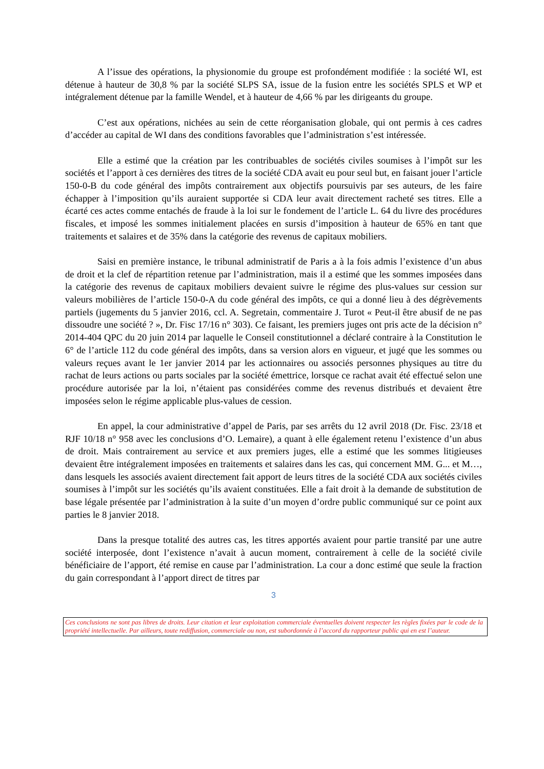A l’issue des opérations, la physionomie du groupe est profondément modifiée : la société WI, est détenue à hauteur de 30,8 % par la société SLPS SA, issue de la fusion entre les sociétés SPLS et WP et intégralement détenue par la famille Wendel, et à hauteur de 4,66 % par les dirigeants du groupe.
C’est aux opérations, nichées au sein de cette réorganisation globale, qui ont permis à ces cadres d’accéder au capital de WI dans des conditions favorables que l’administration s’est intéressée.
Elle a estimé que la création par les contribuables de sociétés civiles soumises à l’impôt sur les sociétés et l’apport à ces dernières des titres de la société CDA avait eu pour seul but, en faisant jouer l’article 150-0-B du code général des impôts contrairement aux objectifs poursuivis par ses auteurs, de les faire échapper à l’imposition qu’ils auraient supportée si CDA leur avait directement racheté ses titres. Elle a écarté ces actes comme entachés de fraude à la loi sur le fondement de l’article L. 64 du livre des procédures fiscales, et imposé les sommes initialement placées en sursis d’imposition à hauteur de 65% en tant que traitements et salaires et de 35% dans la catégorie des revenus de capitaux mobiliers.
Saisi en première instance, le tribunal administratif de Paris a à la fois admis l’existence d’un abus de droit et la clef de répartition retenue par l’administration, mais il a estimé que les sommes imposées dans la catégorie des revenus de capitaux mobiliers devaient suivre le régime des plus-values sur cession sur valeurs mobilières de l’article 150-0-A du code général des impôts, ce qui a donné lieu à des dégrèvements partiels (jugements du 5 janvier 2016, ccl. A. Segretain, commentaire J. Turot « Peut-il être abusif de ne pas dissoudre une société ? », Dr. Fisc 17/16 n° 303). Ce faisant, les premiers juges ont pris acte de la décision n° 2014-404 QPC du 20 juin 2014 par laquelle le Conseil constitutionnel a déclaré contraire à la Constitution le 6° de l’article 112 du code général des impôts, dans sa version alors en vigueur, et jugé que les sommes ou valeurs reçues avant le 1er janvier 2014 par les actionnaires ou associés personnes physiques au titre du rachat de leurs actions ou parts sociales par la société émettrice, lorsque ce rachat avait été effectué selon une procédure autorisée par la loi, n’étaient pas considérées comme des revenus distribués et devaient être imposées selon le régime applicable plus-values de cession.
En appel, la cour administrative d’appel de Paris, par ses arrêts du 12 avril 2018 (Dr. Fisc. 23/18 et RJF 10/18 n° 958 avec les conclusions d’O. Lemaire), a quant à elle également retenu l’existence d’un abus de droit. Mais contrairement au service et aux premiers juges, elle a estimé que les sommes litigieuses devaient être intégralement imposées en traitements et salaires dans les cas, qui concernent MM. G... et M…, dans lesquels les associés avaient directement fait apport de leurs titres de la société CDA aux sociétés civiles soumises à l’impôt sur les sociétés qu’ils avaient constituées. Elle a fait droit à la demande de substitution de base légale présentée par l’administration à la suite d’un moyen d’ordre public communiqué sur ce point aux parties le 8 janvier 2018.
Dans la presque totalité des autres cas, les titres apportés avaient pour partie transité par une autre société interposée, dont l’existence n’avait à aucun moment, contrairement à celle de la société civile bénéficiaire de l’apport, été remise en cause par l’administration. La cour a donc estimé que seule la fraction du gain correspondant à l’apport direct de titres par
3
Ces conclusions ne sont pas libres de droits. Leur citation et leur exploitation commerciale éventuelles doivent respecter les règles fixées par le code de la propriété intellectuelle. Par ailleurs, toute rediffusion, commerciale ou non, est subordonnée à l’accord du rapporteur public qui en est l’auteur.